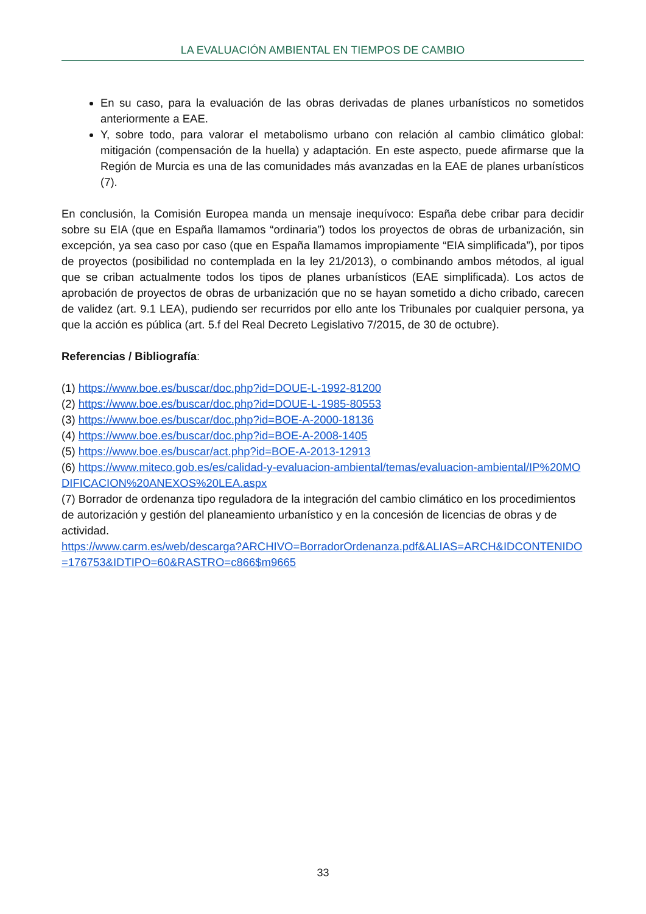LA EVALUACIÓN AMBIENTAL EN TIEMPOS DE CAMBIO
En su caso, para la evaluación de las obras derivadas de planes urbanísticos no sometidos anteriormente a EAE.
Y, sobre todo, para valorar el metabolismo urbano con relación al cambio climático global: mitigación (compensación de la huella) y adaptación. En este aspecto, puede afirmarse que la Región de Murcia es una de las comunidades más avanzadas en la EAE de planes urbanísticos (7).
En conclusión, la Comisión Europea manda un mensaje inequívoco: España debe cribar para decidir sobre su EIA (que en España llamamos “ordinaria”) todos los proyectos de obras de urbanización, sin excepción, ya sea caso por caso (que en España llamamos impropiamente “EIA simplificada”), por tipos de proyectos (posibilidad no contemplada en la ley 21/2013), o combinando ambos métodos, al igual que se criban actualmente todos los tipos de planes urbanísticos (EAE simplificada). Los actos de aprobación de proyectos de obras de urbanización que no se hayan sometido a dicho cribado, carecen de validez (art. 9.1 LEA), pudiendo ser recurridos por ello ante los Tribunales por cualquier persona, ya que la acción es pública (art. 5.f del Real Decreto Legislativo 7/2015, de 30 de octubre).
Referencias / Bibliografía:
(1) https://www.boe.es/buscar/doc.php?id=DOUE-L-1992-81200
(2) https://www.boe.es/buscar/doc.php?id=DOUE-L-1985-80553
(3) https://www.boe.es/buscar/doc.php?id=BOE-A-2000-18136
(4) https://www.boe.es/buscar/doc.php?id=BOE-A-2008-1405
(5) https://www.boe.es/buscar/act.php?id=BOE-A-2013-12913
(6) https://www.miteco.gob.es/es/calidad-y-evaluacion-ambiental/temas/evaluacion-ambiental/IP%20MODIFICACION%20ANEXOS%20LEA.aspx
(7) Borrador de ordenanza tipo reguladora de la integración del cambio climático en los procedimientos de autorización y gestión del planeamiento urbanístico y en la concesión de licencias de obras y de actividad.
https://www.carm.es/web/descarga?ARCHIVO=BorradorOrdenanza.pdf&ALIAS=ARCH&IDCONTENIDO=176753&IDTIPO=60&RASTRO=c866$m9665
33